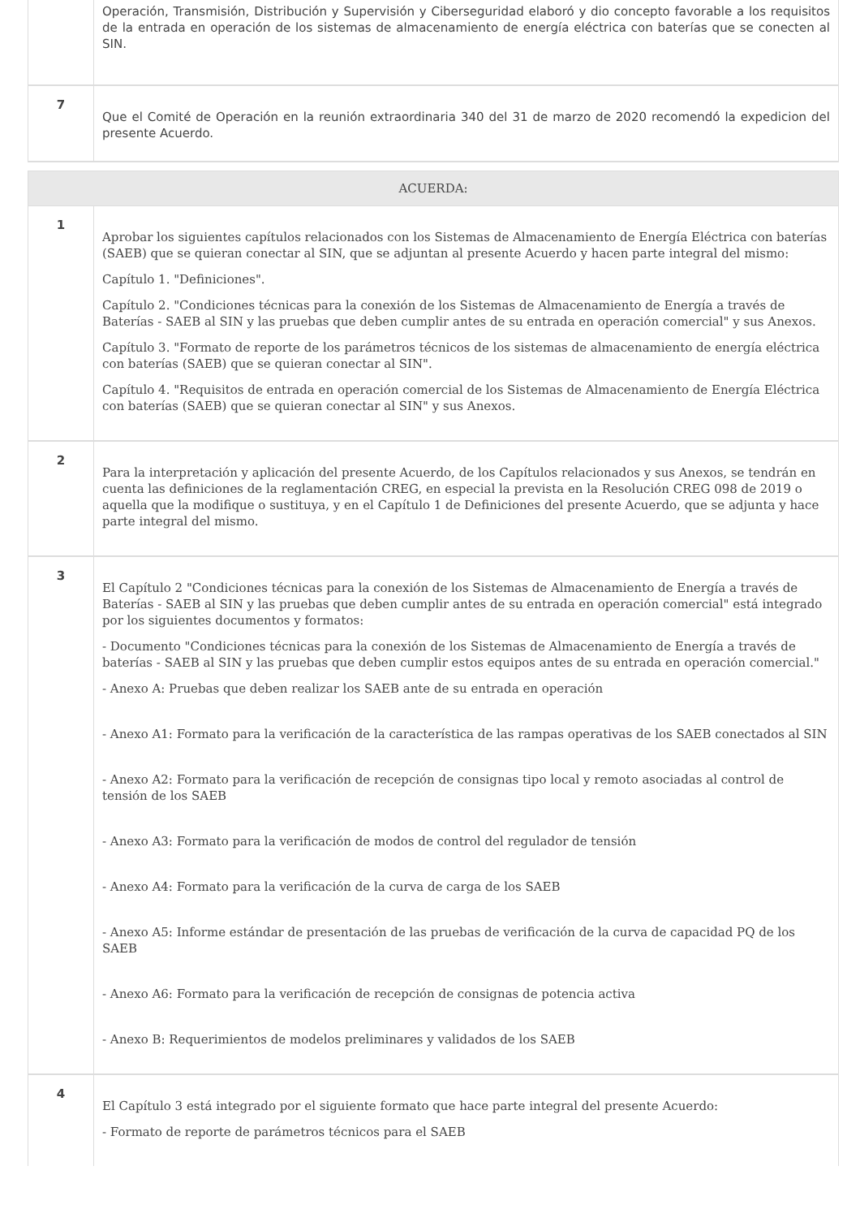| | Operación, Transmisión, Distribución y Supervisión y Ciberseguridad elaboró y dio concepto favorable a los requisitos de la entrada en operación de los sistemas de almacenamiento de energía eléctrica con baterías que se conecten al SIN. |
| 7 | Que el Comité de Operación en la reunión extraordinaria 340 del 31 de marzo de 2020 recomendó la expedicion del presente Acuerdo. |
| ACUERDA: | |
| 1 | Aprobar los siguientes capítulos relacionados con los Sistemas de Almacenamiento de Energía Eléctrica con baterías (SAEB) que se quieran conectar al SIN, que se adjuntan al presente Acuerdo y hacen parte integral del mismo: Capítulo 1. "Definiciones". Capítulo 2. "Condiciones técnicas para la conexión de los Sistemas de Almacenamiento de Energía a través de Baterías - SAEB al SIN y las pruebas que deben cumplir antes de su entrada en operación comercial" y sus Anexos. Capítulo 3. "Formato de reporte de los parámetros técnicos de los sistemas de almacenamiento de energía eléctrica con baterías (SAEB) que se quieran conectar al SIN". Capítulo 4. "Requisitos de entrada en operación comercial de los Sistemas de Almacenamiento de Energía Eléctrica con baterías (SAEB) que se quieran conectar al SIN" y sus Anexos. |
| 2 | Para la interpretación y aplicación del presente Acuerdo, de los Capítulos relacionados y sus Anexos, se tendrán en cuenta las definiciones de la reglamentación CREG, en especial la prevista en la Resolución CREG 098 de 2019 o aquella que la modifique o sustituya, y en el Capítulo 1 de Definiciones del presente Acuerdo, que se adjunta y hace parte integral del mismo. |
| 3 | El Capítulo 2 "Condiciones técnicas para la conexión de los Sistemas de Almacenamiento de Energía a través de Baterías - SAEB al SIN y las pruebas que deben cumplir antes de su entrada en operación comercial" está integrado por los siguientes documentos y formatos: - Documento "Condiciones técnicas para la conexión de los Sistemas de Almacenamiento de Energía a través de baterías - SAEB al SIN y las pruebas que deben cumplir estos equipos antes de su entrada en operación comercial." - Anexo A: Pruebas que deben realizar los SAEB ante de su entrada en operación - Anexo A1: Formato para la verificación de la característica de las rampas operativas de los SAEB conectados al SIN - Anexo A2: Formato para la verificación de recepción de consignas tipo local y remoto asociadas al control de tensión de los SAEB - Anexo A3: Formato para la verificación de modos de control del regulador de tensión - Anexo A4: Formato para la verificación de la curva de carga de los SAEB - Anexo A5: Informe estándar de presentación de las pruebas de verificación de la curva de capacidad PQ de los SAEB - Anexo A6: Formato para la verificación de recepción de consignas de potencia activa - Anexo B: Requerimientos de modelos preliminares y validados de los SAEB |
| 4 | El Capítulo 3 está integrado por el siguiente formato que hace parte integral del presente Acuerdo: - Formato de reporte de parámetros técnicos para el SAEB |